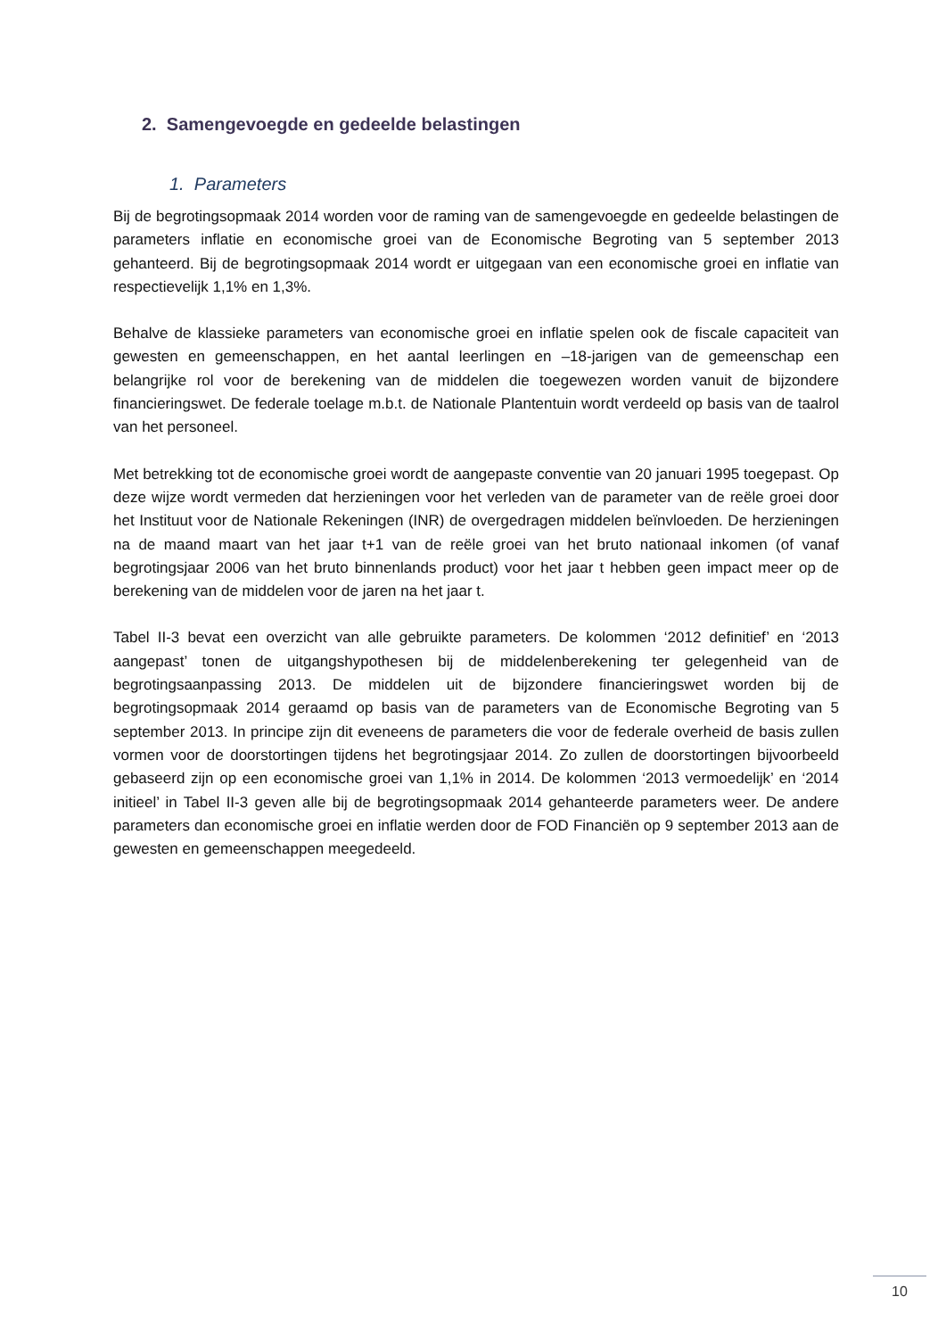2. Samengevoegde en gedeelde belastingen
1. Parameters
Bij de begrotingsopmaak 2014 worden voor de raming van de samengevoegde en gedeelde belastingen de parameters inflatie en economische groei van de Economische Begroting van 5 september 2013 gehanteerd. Bij de begrotingsopmaak 2014 wordt er uitgegaan van een economische groei en inflatie van respectievelijk 1,1% en 1,3%.
Behalve de klassieke parameters van economische groei en inflatie spelen ook de fiscale capaciteit van gewesten en gemeenschappen, en het aantal leerlingen en –18-jarigen van de gemeenschap een belangrijke rol voor de berekening van de middelen die toegewezen worden vanuit de bijzondere financieringswet. De federale toelage m.b.t. de Nationale Plantentuin wordt verdeeld op basis van de taalrol van het personeel.
Met betrekking tot de economische groei wordt de aangepaste conventie van 20 januari 1995 toegepast. Op deze wijze wordt vermeden dat herzieningen voor het verleden van de parameter van de reële groei door het Instituut voor de Nationale Rekeningen (INR) de overgedragen middelen beïnvloeden. De herzieningen na de maand maart van het jaar t+1 van de reële groei van het bruto nationaal inkomen (of vanaf begrotingsjaar 2006 van het bruto binnenlands product) voor het jaar t hebben geen impact meer op de berekening van de middelen voor de jaren na het jaar t.
Tabel II-3 bevat een overzicht van alle gebruikte parameters. De kolommen ‘2012 definitief’ en ‘2013 aangepast’ tonen de uitgangshypothesen bij de middelenberekening ter gelegenheid van de begrotingsaanpassing 2013. De middelen uit de bijzondere financieringswet worden bij de begrotingsopmaak 2014 geraamd op basis van de parameters van de Economische Begroting van 5 september 2013. In principe zijn dit eveneens de parameters die voor de federale overheid de basis zullen vormen voor de doorstortingen tijdens het begrotingsjaar 2014. Zo zullen de doorstortingen bijvoorbeeld gebaseerd zijn op een economische groei van 1,1% in 2014. De kolommen ‘2013 vermoedelijk’ en ‘2014 initieel’ in Tabel II-3 geven alle bij de begrotingsopmaak 2014 gehanteerde parameters weer. De andere parameters dan economische groei en inflatie werden door de FOD Financiën op 9 september 2013 aan de gewesten en gemeenschappen meegedeeld.
10